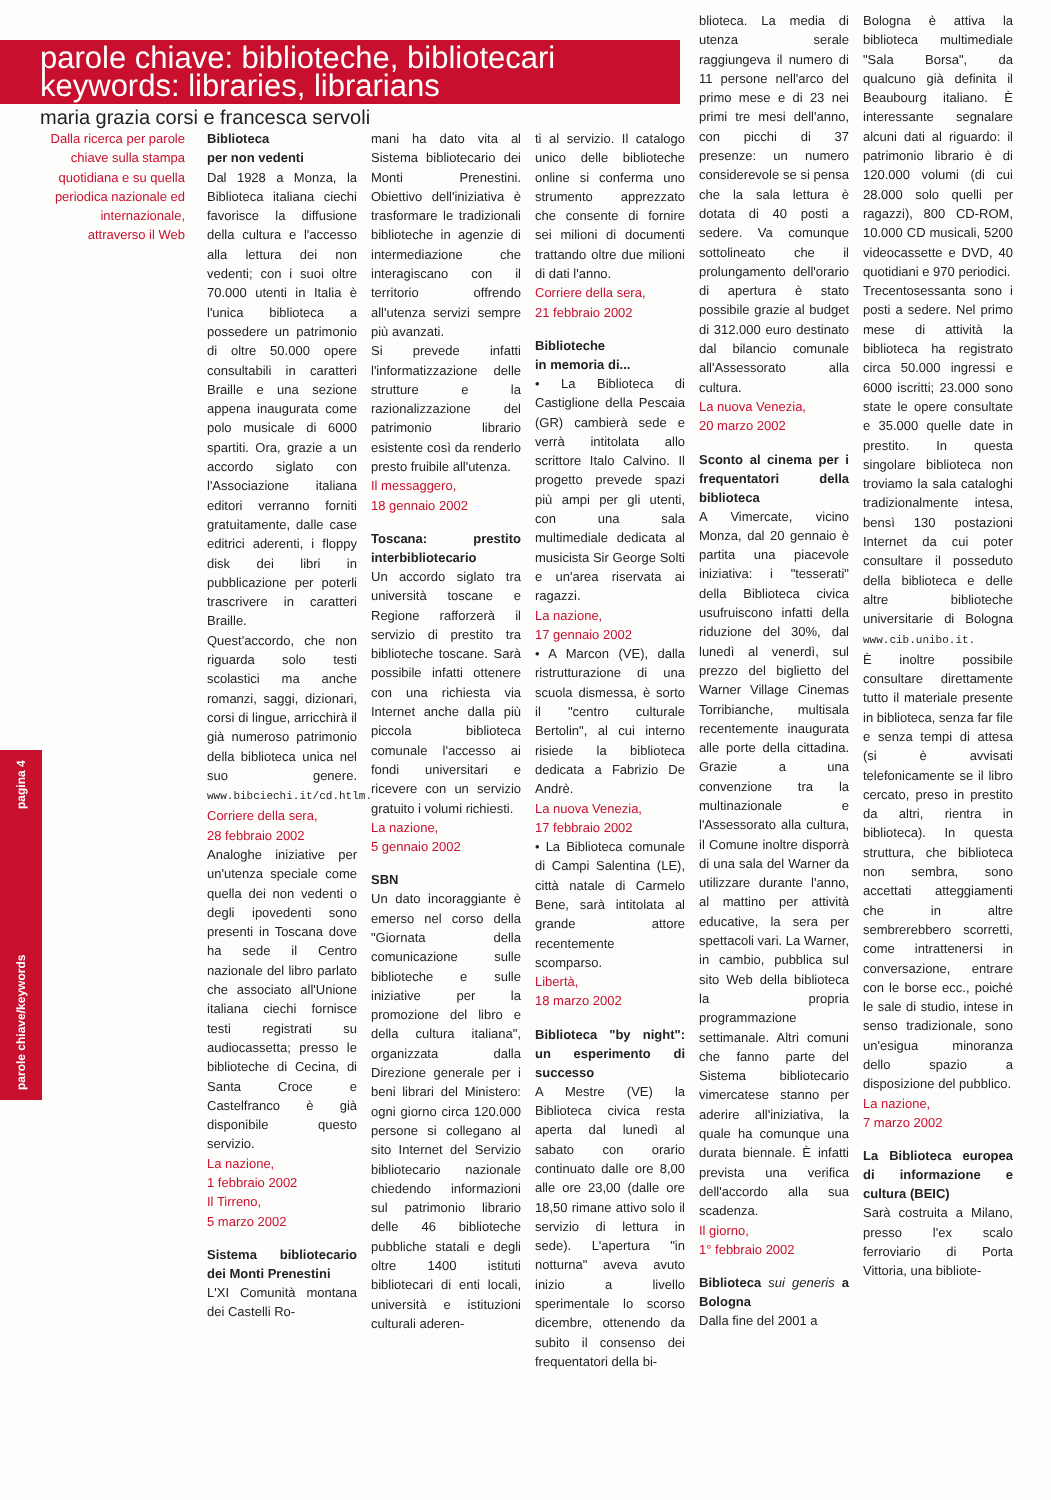parole chiave/keywords pagina 4
parole chiave: biblioteche, bibliotecari
keywords: libraries, librarians
maria grazia corsi e francesca servoli
Dalla ricerca per parole chiave sulla stampa quotidiana e su quella periodica nazionale ed internazionale, attraverso il Web
Biblioteca
per non vedenti
Dal 1928 a Monza, la Biblioteca italiana ciechi favorisce la diffusione della cultura e l'accesso alla lettura dei non vedenti; con i suoi oltre 70.000 utenti in Italia è l'unica biblioteca a possedere un patrimonio di oltre 50.000 opere consultabili in caratteri Braille e una sezione appena inaugurata come polo musicale di 6000 spartiti. Ora, grazie a un accordo siglato con l'Associazione italiana editori verranno forniti gratuitamente, dalle case editrici aderenti, i floppy disk dei libri in pubblicazione per poterli trascrivere in caratteri Braille.
Quest'accordo, che non riguarda solo testi scolastici ma anche romanzi, saggi, dizionari, corsi di lingue, arricchirà il già numeroso patrimonio della biblioteca unica nel suo genere. www.bibciechi.it/cd.htlm.
Corriere della sera,
28 febbraio 2002
Analoghe iniziative per un'utenza speciale come quella dei non vedenti o degli ipovedenti sono presenti in Toscana dove ha sede il Centro nazionale del libro parlato che associato all'Unione italiana ciechi fornisce testi registrati su audiocassetta; presso le biblioteche di Cecina, di Santa Croce e Castelfranco è già disponibile questo servizio.
La nazione,
1 febbraio 2002
Il Tirreno,
5 marzo 2002
Sistema bibliotecario dei Monti Prenestini
L'XI Comunità montana dei Castelli Ro-
mani ha dato vita al Sistema bibliotecario dei Monti Prenestini. Obiettivo dell'iniziativa è trasformare le tradizionali biblioteche in agenzie di intermediazione che interagiscano con il territorio offrendo all'utenza servizi sempre più avanzati.
Si prevede infatti l'informatizzazione delle strutture e la razionalizzazione del patrimonio librario esistente così da renderlo presto fruibile all'utenza.
Il messaggero,
18 gennaio 2002
Toscana: prestito interbibliotecario
Un accordo siglato tra università toscane e Regione rafforzerà il servizio di prestito tra biblioteche toscane. Sarà possibile infatti ottenere con una richiesta via Internet anche dalla più piccola biblioteca comunale l'accesso ai fondi universitari e ricevere con un servizio gratuito i volumi richiesti.
La nazione,
5 gennaio 2002
SBN
Un dato incoraggiante è emerso nel corso della "Giornata della comunicazione sulle biblioteche e sulle iniziative per la promozione del libro e della cultura italiana", organizzata dalla Direzione generale per i beni librari del Ministero: ogni giorno circa 120.000 persone si collegano al sito Internet del Servizio bibliotecario nazionale chiedendo informazioni sul patrimonio librario delle 46 biblioteche pubbliche statali e degli oltre 1400 istituti bibliotecari di enti locali, università e istituzioni culturali aderen-
ti al servizio. Il catalogo unico delle biblioteche online si conferma uno strumento apprezzato che consente di fornire sei milioni di documenti trattando oltre due milioni di dati l'anno.
Corriere della sera,
21 febbraio 2002
Biblioteche
in memoria di...
• La Biblioteca di Castiglione della Pescaia (GR) cambierà sede e verrà intitolata allo scrittore Italo Calvino. Il progetto prevede spazi più ampi per gli utenti, con una sala multimediale dedicata al musicista Sir George Solti e un'area riservata ai ragazzi.
La nazione,
17 gennaio 2002
• A Marcon (VE), dalla ristrutturazione di una scuola dismessa, è sorto il "centro culturale Bertolin", al cui interno risiede la biblioteca dedicata a Fabrizio De Andrè.
La nuova Venezia,
17 febbraio 2002
• La Biblioteca comunale di Campi Salentina (LE), città natale di Carmelo Bene, sarà intitolata al grande attore recentemente scomparso.
Libertà,
18 marzo 2002
Biblioteca "by night": un esperimento di successo
A Mestre (VE) la Biblioteca civica resta aperta dal lunedì al sabato con orario continuato dalle ore 8,00 alle ore 23,00 (dalle ore 18,50 rimane attivo solo il servizio di lettura in sede). L'apertura "in notturna" aveva avuto inizio a livello sperimentale lo scorso dicembre, ottenendo da subito il consenso dei frequentatori della bi-
blioteca. La media di utenza serale raggiungeva il numero di 11 persone nell'arco del primo mese e di 23 nei primi tre mesi dell'anno, con picchi di 37 presenze: un numero considerevole se si pensa che la sala lettura è dotata di 40 posti a sedere. Va comunque sottolineato che il prolungamento dell'orario di apertura è stato possibile grazie al budget di 312.000 euro destinato dal bilancio comunale all'Assessorato alla cultura.
La nuova Venezia,
20 marzo 2002
Sconto al cinema per i frequentatori della biblioteca
A Vimercate, vicino Monza, dal 20 gennaio è partita una piacevole iniziativa: i "tesserati" della Biblioteca civica usufruiscono infatti della riduzione del 30%, dal lunedì al venerdì, sul prezzo del biglietto del Warner Village Cinemas Torribianche, multisala recentemente inaugurata alle porte della cittadina. Grazie a una convenzione tra la multinazionale e l'Assessorato alla cultura, il Comune inoltre disporrà di una sala del Warner da utilizzare durante l'anno, al mattino per attività educative, la sera per spettacoli vari. La Warner, in cambio, pubblica sul sito Web della biblioteca la propria programmazione settimanale. Altri comuni che fanno parte del Sistema bibliotecario vimercatese stanno per aderire all'iniziativa, la quale ha comunque una durata biennale. È infatti prevista una verifica dell'accordo alla sua scadenza.
Il giorno,
1° febbraio 2002
Biblioteca sui generis a Bologna
Dalla fine del 2001 a
Bologna è attiva la biblioteca multimediale "Sala Borsa", da qualcuno già definita il Beaubourg italiano. È interessante segnalare alcuni dati al riguardo: il patrimonio librario è di 120.000 volumi (di cui 28.000 solo quelli per ragazzi), 800 CD-ROM, 10.000 CD musicali, 5200 videocassette e DVD, 40 quotidiani e 970 periodici.
Trecentosessanta sono i posti a sedere. Nel primo mese di attività la biblioteca ha registrato circa 50.000 ingressi e 6000 iscritti; 23.000 sono state le opere consultate e 35.000 quelle date in prestito. In questa singolare biblioteca non troviamo la sala cataloghi tradizionalmente intesa, bensì 130 postazioni Internet da cui poter consultare il posseduto della biblioteca e delle altre biblioteche universitarie di Bologna www.cib.unibo.it.
È inoltre possibile consultare direttamente tutto il materiale presente in biblioteca, senza far file e senza tempi di attesa (si è avvisati telefonicamente se il libro cercato, preso in prestito da altri, rientra in biblioteca). In questa struttura, che biblioteca non sembra, sono accettati atteggiamenti che in altre sembrerebbero scorretti, come intrattenersi in conversazione, entrare con le borse ecc., poiché le sale di studio, intese in senso tradizionale, sono un'esigua minoranza dello spazio a disposizione del pubblico.
La nazione,
7 marzo 2002
La Biblioteca europea di informazione e cultura (BEIC)
Sarà costruita a Milano, presso l'ex scalo ferroviario di Porta Vittoria, una bibliote-